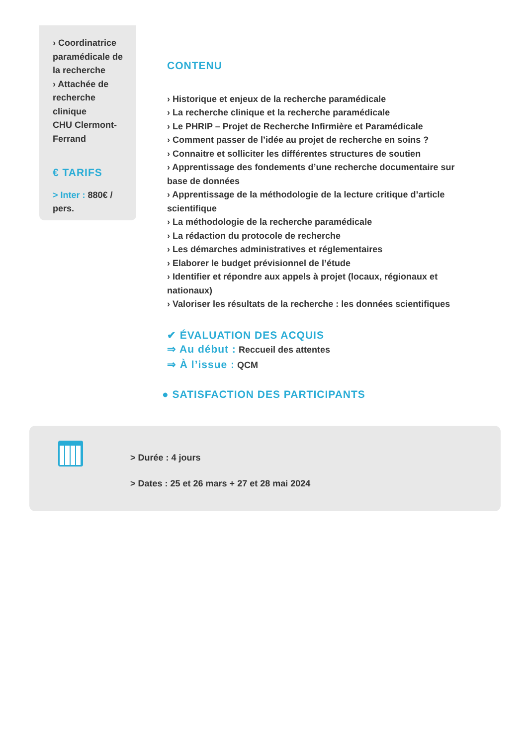› Coordinatrice
paramédicale de
la recherche
› Attachée de
recherche
clinique
CHU Clermont-
Ferrand
€ TARIFS
> Inter : 880€ /
pers.
CONTENU
› Historique et enjeux de la recherche paramédicale
› La recherche clinique et la recherche paramédicale
› Le PHRIP – Projet de Recherche Infirmière et Paramédicale
› Comment passer de l’idée au projet de recherche en soins ?
› Connaitre et solliciter les différentes structures de soutien
› Apprentissage des fondements d’une recherche documentaire sur base de données
› Apprentissage de la méthodologie de la lecture critique d’article scientifique
› La méthodologie de la recherche paramédicale
› La rédaction du protocole de recherche
› Les démarches administratives et réglementaires
› Elaborer le budget prévisionnel de l’étude
› Identifier et répondre aux appels à projet (locaux, régionaux et nationaux)
› Valoriser les résultats de la recherche : les données scientifiques
✔ ÉVALUATION DES ACQUIS
⇒ Au début : Reccueil des attentes
⇒ À l’issue : QCM
● SATISFACTION DES PARTICIPANTS
> Durée : 4 jours
> Dates : 25 et 26 mars + 27 et 28 mai 2024